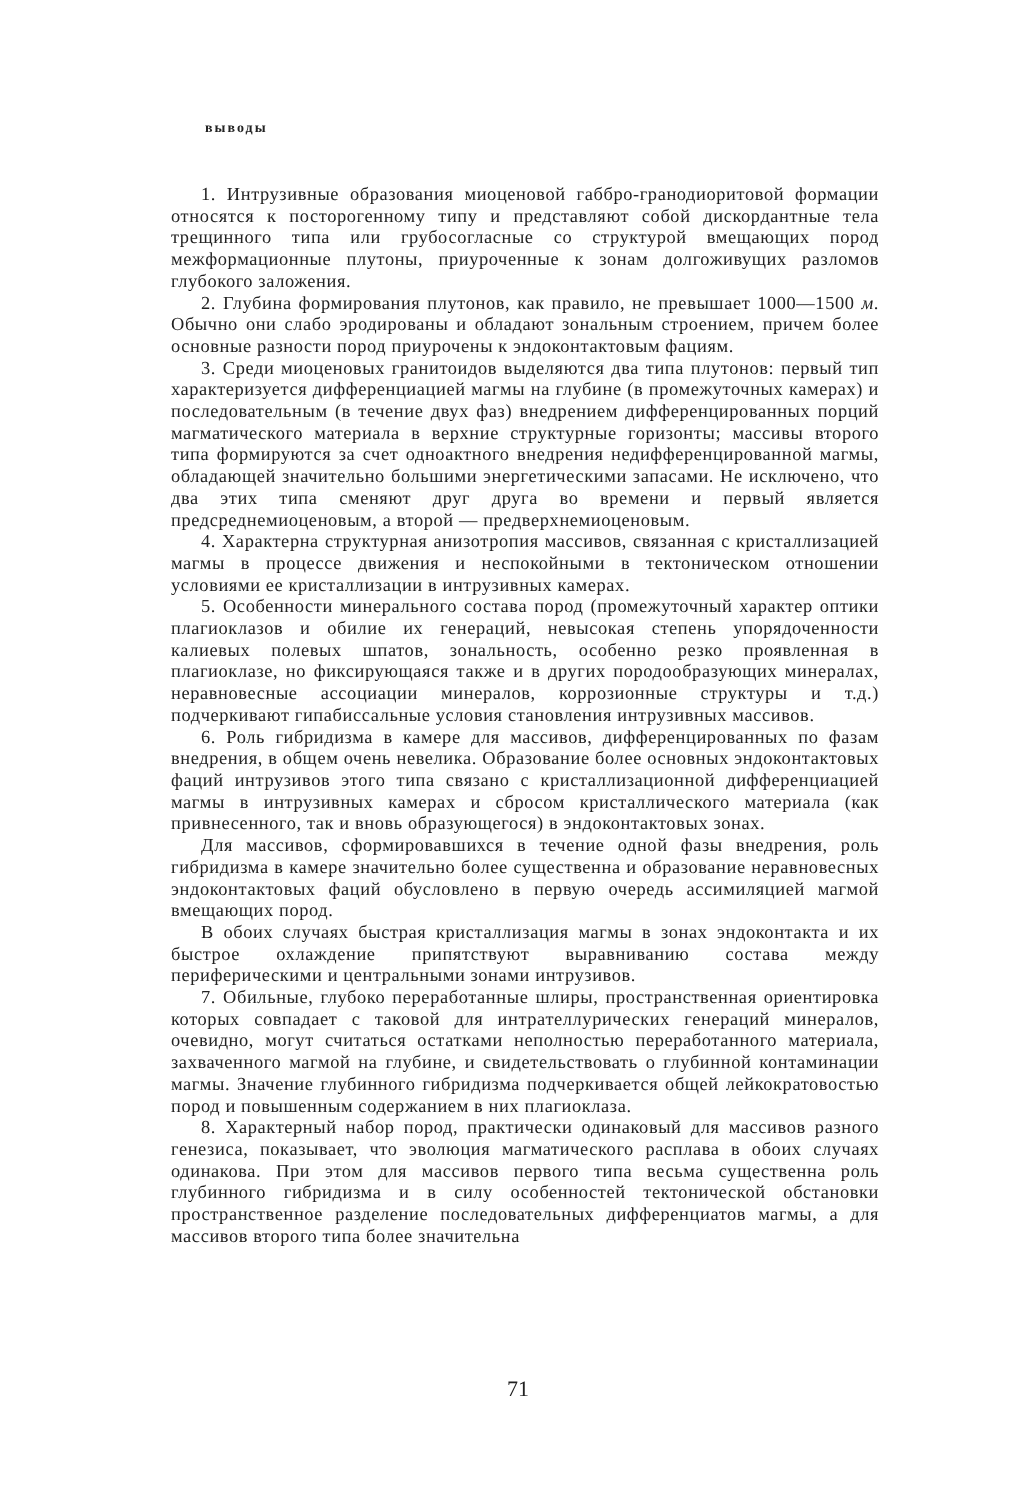выводы
1. Интрузивные образования миоценовой габбро-гранодиоритовой формации относятся к посторогенному типу и представляют собой дискордантные тела трещинного типа или грубосогласные со структурой вмещающих пород межформационные плутоны, приуроченные к зонам долгоживущих разломов глубокого заложения.
2. Глубина формирования плутонов, как правило, не превышает 1000—1500 м. Обычно они слабо эродированы и обладают зональным строением, причем более основные разности пород приурочены к эндоконтактовым фациям.
3. Среди миоценовых гранитоидов выделяются два типа плутонов: первый тип характеризуется дифференциацией магмы на глубине (в промежуточных камерах) и последовательным (в течение двух фаз) внедрением дифференцированных порций магматического материала в верхние структурные горизонты; массивы второго типа формируются за счет одноактного внедрения недифференцированной магмы, обладающей значительно большими энергетическими запасами. Не исключено, что два этих типа сменяют друг друга во времени и первый является предсреднемиоценовым, а второй — предверхнемиоценовым.
4. Характерна структурная анизотропия массивов, связанная с кристаллизацией магмы в процессе движения и неспокойными в тектоническом отношении условиями ее кристаллизации в интрузивных камерах.
5. Особенности минерального состава пород (промежуточный характер оптики плагиоклазов и обилие их генераций, невысокая степень упорядоченности калиевых полевых шпатов, зональность, особенно резко проявленная в плагиоклазе, но фиксирующаяся также и в других породообразующих минералах, неравновесные ассоциации минералов, коррозионные структуры и т.д.) подчеркивают гипабиссальные условия становления интрузивных массивов.
6. Роль гибридизма в камере для массивов, дифференцированных по фазам внедрения, в общем очень невелика. Образование более основных эндоконтактовых фаций интрузивов этого типа связано с кристаллизационной дифференциацией магмы в интрузивных камерах и сбросом кристаллического материала (как привнесенного, так и вновь образующегося) в эндоконтактовых зонах.
Для массивов, сформировавшихся в течение одной фазы внедрения, роль гибридизма в камере значительно более существенна и образование неравновесных эндоконтактовых фаций обусловлено в первую очередь ассимиляцией магмой вмещающих пород.
В обоих случаях быстрая кристаллизация магмы в зонах эндоконтакта и их быстрое охлаждение припятствуют выравниванию состава между периферическими и центральными зонами интрузивов.
7. Обильные, глубоко переработанные шлиры, пространственная ориентировка которых совпадает с таковой для интрателлурических генераций минералов, очевидно, могут считаться остатками неполностью переработанного материала, захваченного магмой на глубине, и свидетельствовать о глубинной контаминации магмы. Значение глубинного гибридизма подчеркивается общей лейкократовостью пород и повышенным содержанием в них плагиоклаза.
8. Характерный набор пород, практически одинаковый для массивов разного генезиса, показывает, что эволюция магматического расплава в обоих случаях одинакова. При этом для массивов первого типа весьма существенна роль глубинного гибридизма и в силу особенностей тектонической обстановки пространственное разделение последовательных дифференциатов магмы, а для массивов второго типа более значительна
71